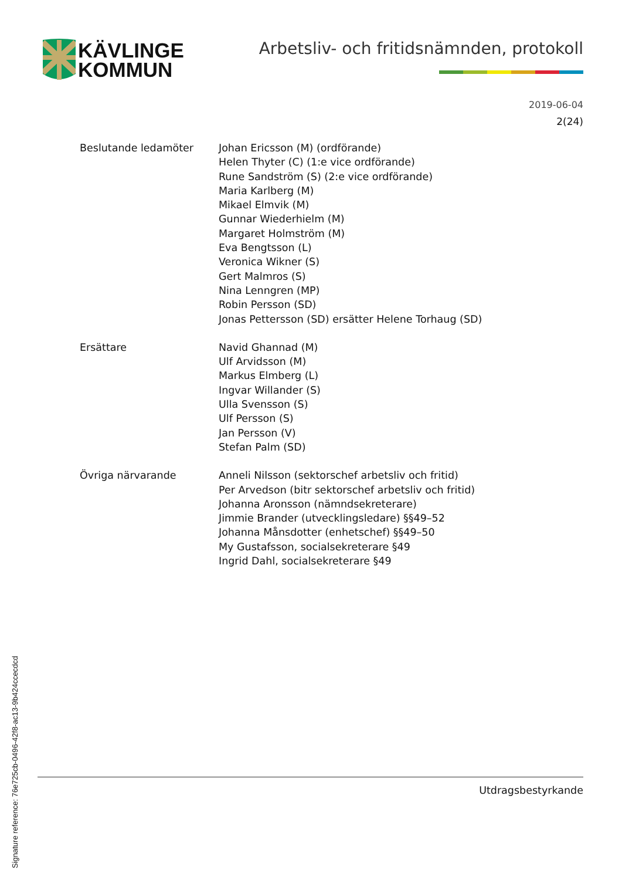KÄVLINGE
KOMMUN
Arbetsliv- och fritidsnämnden, protokoll
2019-06-04
2(24)
Beslutande ledamöter Johan Ericsson (M) (ordförande)
Helen Thyter (C) (1:e vice ordförande)
Rune Sandström (S) (2:e vice ordförande)
Maria Karlberg (M)
Mikael Elmvik (M)
Gunnar Wiederhielm (M)
Margaret Holmström (M)
Eva Bengtsson (L)
Veronica Wikner (S)
Gert Malmros (S)
Nina Lenngren (MP)
Robin Persson (SD)
Jonas Pettersson (SD) ersätter Helene Torhaug (SD)
Ersättare Navid Ghannad (M)
Ulf Arvidsson (M)
Markus Elmberg (L)
Ingvar Willander (S)
Ulla Svensson (S)
Ulf Persson (S)
Jan Persson (V)
Stefan Palm (SD)
Övriga närvarande Anneli Nilsson (sektorschef arbetsliv och fritid)
Per Arvedson (bitr sektorschef arbetsliv och fritid)
Johanna Aronsson (nämndsekreterare)
Jimmie Brander (utvecklingsledare) §§49–52
Johanna Månsdotter (enhetschef) §§49–50
My Gustafsson, socialsekreterare §49
Ingrid Dahl, socialsekreterare §49
Utdragsbestyrkande
Signature reference: 76e725cb-0496-42f8-ac13-9b424ccecdcd